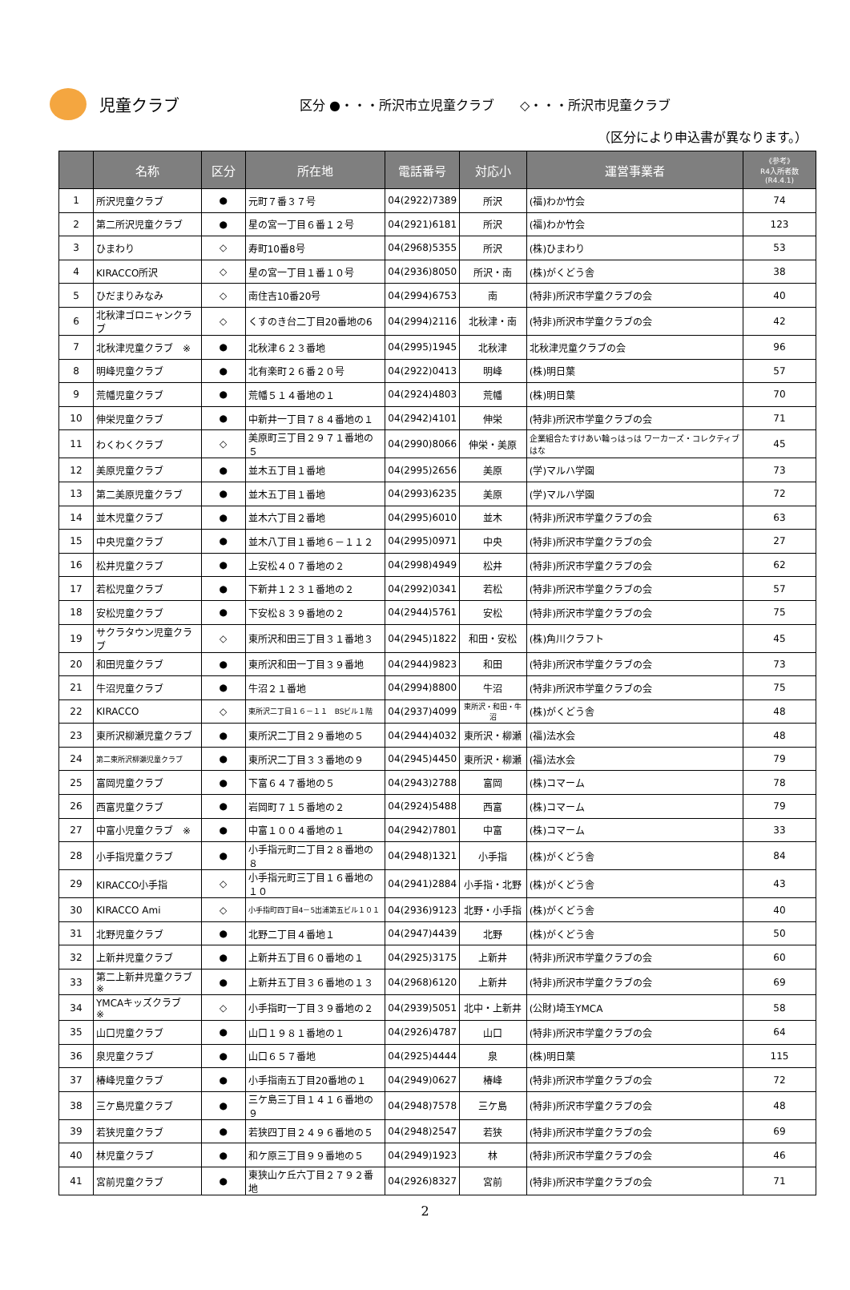児童クラブ
区分 ●・・・所沢市立児童クラブ　　◇・・・所沢市児童クラブ
（区分により申込書が異なります。）
| | 名称 | 区分 | 所在地 | 電話番号 | 対応小 | 運営事業者 | 《参考》 R4入所者数 (R4.4.1) |
| --- | --- | --- | --- | --- | --- | --- | --- |
| 1 | 所沢児童クラブ | ● | 元町７番３７号 | 04(2922)7389 | 所沢 | (福)わか竹会 | 74 |
| 2 | 第二所沢児童クラブ | ● | 星の宮一丁目６番１２号 | 04(2921)6181 | 所沢 | (福)わか竹会 | 123 |
| 3 | ひまわり | ◇ | 寿町10番8号 | 04(2968)5355 | 所沢 | (株)ひまわり | 53 |
| 4 | KIRACCO所沢 | ◇ | 星の宮一丁目１番１０号 | 04(2936)8050 | 所沢・南 | (株)がくどう舎 | 38 |
| 5 | ひだまりみなみ | ◇ | 南住吉10番20号 | 04(2994)6753 | 南 | (特非)所沢市学童クラブの会 | 40 |
| 6 | 北秋津ゴロニャンクラブ | ◇ | くすのき台二丁目20番地の6 | 04(2994)2116 | 北秋津・南 | (特非)所沢市学童クラブの会 | 42 |
| 7 | 北秋津児童クラブ ※ | ● | 北秋津６２３番地 | 04(2995)1945 | 北秋津 | 北秋津児童クラブの会 | 96 |
| 8 | 明峰児童クラブ | ● | 北有楽町２６番２０号 | 04(2922)0413 | 明峰 | (株)明日葉 | 57 |
| 9 | 荒幡児童クラブ | ● | 荒幡５１４番地の１ | 04(2924)4803 | 荒幡 | (株)明日葉 | 70 |
| 10 | 伸栄児童クラブ | ● | 中新井一丁目７８４番地の１ | 04(2942)4101 | 伸栄 | (特非)所沢市学童クラブの会 | 71 |
| 11 | わくわくクラブ | ◇ | 美原町三丁目２９７１番地の５ | 04(2990)8066 | 伸栄・美原 | 企業組合たすけあい輪っはっは ワーカーズ・コレクティブはな | 45 |
| 12 | 美原児童クラブ | ● | 並木五丁目１番地 | 04(2995)2656 | 美原 | (学)マルハ学園 | 73 |
| 13 | 第二美原児童クラブ | ● | 並木五丁目１番地 | 04(2993)6235 | 美原 | (学)マルハ学園 | 72 |
| 14 | 並木児童クラブ | ● | 並木六丁目２番地 | 04(2995)6010 | 並木 | (特非)所沢市学童クラブの会 | 63 |
| 15 | 中央児童クラブ | ● | 並木八丁目１番地６－１１２ | 04(2995)0971 | 中央 | (特非)所沢市学童クラブの会 | 27 |
| 16 | 松井児童クラブ | ● | 上安松４０７番地の２ | 04(2998)4949 | 松井 | (特非)所沢市学童クラブの会 | 62 |
| 17 | 若松児童クラブ | ● | 下新井１２３１番地の２ | 04(2992)0341 | 若松 | (特非)所沢市学童クラブの会 | 57 |
| 18 | 安松児童クラブ | ● | 下安松８３９番地の２ | 04(2944)5761 | 安松 | (特非)所沢市学童クラブの会 | 75 |
| 19 | サクラタウン児童クラブ | ◇ | 東所沢和田三丁目３１番地３ | 04(2945)1822 | 和田・安松 | (株)角川クラフト | 45 |
| 20 | 和田児童クラブ | ● | 東所沢和田一丁目３９番地 | 04(2944)9823 | 和田 | (特非)所沢市学童クラブの会 | 73 |
| 21 | 牛沼児童クラブ | ● | 牛沼２１番地 | 04(2994)8800 | 牛沼 | (特非)所沢市学童クラブの会 | 75 |
| 22 | KIRACCO | ◇ | 東所沢二丁目１６－１１ BSビル１階 | 04(2937)4099 | 東所沢・和田・牛沼 | (株)がくどう舎 | 48 |
| 23 | 東所沢柳瀬児童クラブ | ● | 東所沢二丁目２９番地の５ | 04(2944)4032 | 東所沢・柳瀬 | (福)法水会 | 48 |
| 24 | 第二東所沢柳瀬児童クラブ | ● | 東所沢二丁目３３番地の９ | 04(2945)4450 | 東所沢・柳瀬 | (福)法水会 | 79 |
| 25 | 富岡児童クラブ | ● | 下富６４７番地の５ | 04(2943)2788 | 富岡 | (株)コマーム | 78 |
| 26 | 西富児童クラブ | ● | 岩岡町７１５番地の２ | 04(2924)5488 | 西富 | (株)コマーム | 79 |
| 27 | 中富小児童クラブ ※ | ● | 中富１００４番地の１ | 04(2942)7801 | 中富 | (株)コマーム | 33 |
| 28 | 小手指児童クラブ | ● | 小手指元町二丁目２８番地の８ | 04(2948)1321 | 小手指 | (株)がくどう舎 | 84 |
| 29 | KIRACCO小手指 | ◇ | 小手指元町三丁目１６番地の１０ | 04(2941)2884 | 小手指・北野 | (株)がくどう舎 | 43 |
| 30 | KIRACCO Ami | ◇ | 小手指町四丁目4－5出浦第五ビル１０１ | 04(2936)9123 | 北野・小手指 | (株)がくどう舎 | 40 |
| 31 | 北野児童クラブ | ● | 北野二丁目４番地１ | 04(2947)4439 | 北野 | (株)がくどう舎 | 50 |
| 32 | 上新井児童クラブ | ● | 上新井五丁目６０番地の１ | 04(2925)3175 | 上新井 | (特非)所沢市学童クラブの会 | 60 |
| 33 | 第二上新井児童クラブ ※ | ● | 上新井五丁目３６番地の１３ | 04(2968)6120 | 上新井 | (特非)所沢市学童クラブの会 | 69 |
| 34 | YMCAキッズクラブ ※ | ◇ | 小手指町一丁目３９番地の２ | 04(2939)5051 | 北中・上新井 | (公財)埼玉YMCA | 58 |
| 35 | 山口児童クラブ | ● | 山口１９８１番地の１ | 04(2926)4787 | 山口 | (特非)所沢市学童クラブの会 | 64 |
| 36 | 泉児童クラブ | ● | 山口６５７番地 | 04(2925)4444 | 泉 | (株)明日葉 | 115 |
| 37 | 椿峰児童クラブ | ● | 小手指南五丁目20番地の１ | 04(2949)0627 | 椿峰 | (特非)所沢市学童クラブの会 | 72 |
| 38 | 三ケ島児童クラブ | ● | 三ケ島三丁目１４１６番地の９ | 04(2948)7578 | 三ケ島 | (特非)所沢市学童クラブの会 | 48 |
| 39 | 若狭児童クラブ | ● | 若狭四丁目２４９６番地の５ | 04(2948)2547 | 若狭 | (特非)所沢市学童クラブの会 | 69 |
| 40 | 林児童クラブ | ● | 和ケ原三丁目９９番地の５ | 04(2949)1923 | 林 | (特非)所沢市学童クラブの会 | 46 |
| 41 | 宮前児童クラブ | ● | 東狭山ケ丘六丁目２７９２番地 | 04(2926)8327 | 宮前 | (特非)所沢市学童クラブの会 | 71 |
2